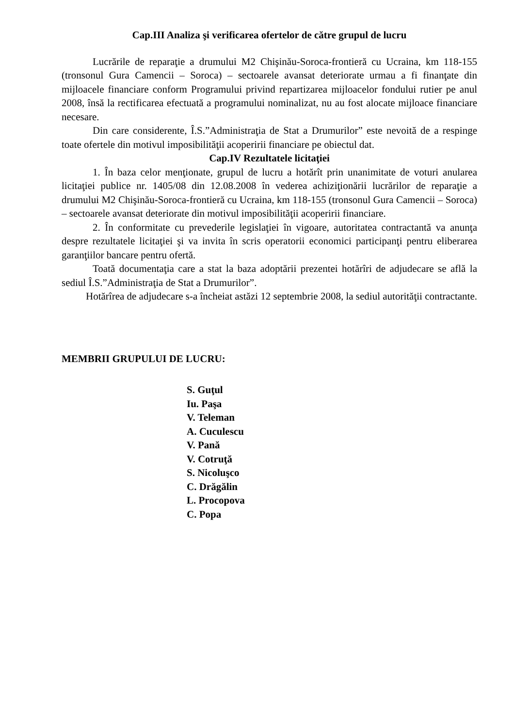Cap.III Analiza şi verificarea ofertelor de către grupul de lucru
Lucrările de reparaţie a drumului M2 Chişinău-Soroca-frontieră cu Ucraina, km 118-155 (tronsonul Gura Camencii – Soroca) – sectoarele avansat deteriorate urmau a fi finanţate din mijloacele financiare conform Programului privind repartizarea mijloacelor fondului rutier pe anul 2008, însă la rectificarea efectuată a programului nominalizat, nu au fost alocate mijloace financiare necesare.
Din care considerente, Î.S.”Administraţia de Stat a Drumurilor” este nevoită de a respinge toate ofertele din motivul imposibilităţii acoperirii financiare pe obiectul dat.
Cap.IV Rezultatele licitaţiei
1. În baza celor menţionate, grupul de lucru a hotărît prin unanimitate de voturi anularea licitaţiei publice nr. 1405/08 din 12.08.2008 în vederea achiziţionării lucrărilor de reparaţie a drumului M2 Chişinău-Soroca-frontieră cu Ucraina, km 118-155 (tronsonul Gura Camencii – Soroca) – sectoarele avansat deteriorate din motivul imposibilităţii acoperirii financiare.
2. În conformitate cu prevederile legislaţiei în vigoare, autoritatea contractantă va anunţa despre rezultatele licitaţiei şi va invita în scris operatorii economici participanţi pentru eliberarea garanţiilor bancare pentru ofertă.
Toată documentaţia care a stat la baza adoptării prezentei hotărîri de adjudecare se află la sediul Î.S.”Administraţia de Stat a Drumurilor”.
Hotărîrea de adjudecare s-a încheiat astăzi 12 septembrie 2008, la sediul autorităţii contractante.
MEMBRII GRUPULUI DE LUCRU:
S. Guţul
Iu. Paşa
V. Teleman
A. Cuculescu
V. Pană
V. Cotruţă
S. Nicoluşco
C. Drăgălin
L. Procopova
C. Popa